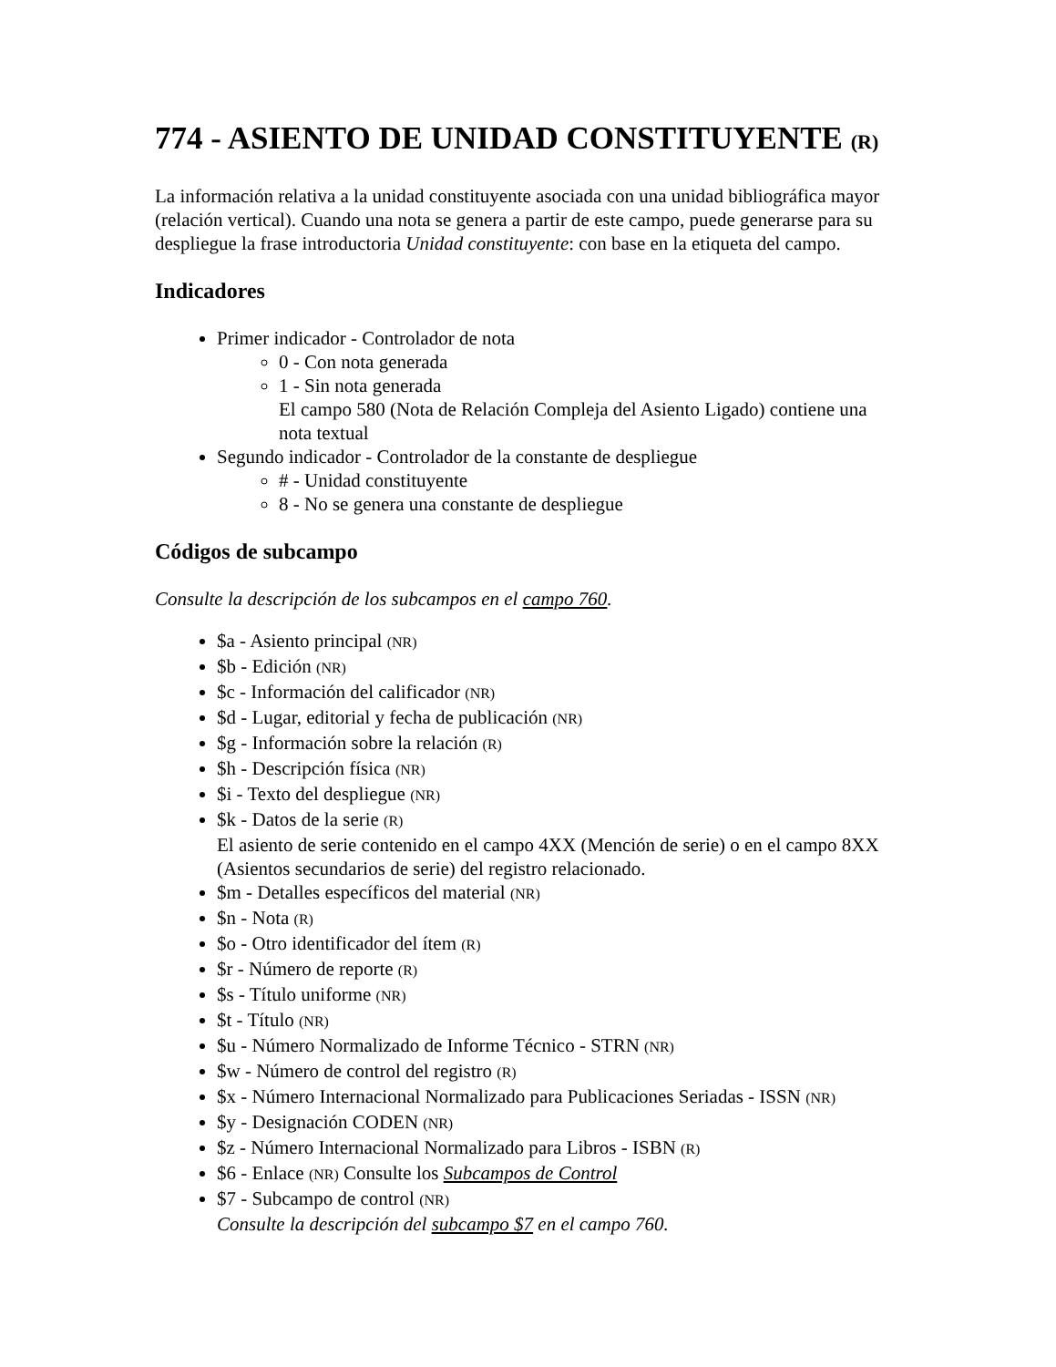774 - ASIENTO DE UNIDAD CONSTITUYENTE (R)
La información relativa a la unidad constituyente asociada con una unidad bibliográfica mayor (relación vertical). Cuando una nota se genera a partir de este campo, puede generarse para su despliegue la frase introductoria Unidad constituyente: con base en la etiqueta del campo.
Indicadores
Primer indicador - Controlador de nota
0 - Con nota generada
1 - Sin nota generada
El campo 580 (Nota de Relación Compleja del Asiento Ligado) contiene una nota textual
Segundo indicador - Controlador de la constante de despliegue
# - Unidad constituyente
8 - No se genera una constante de despliegue
Códigos de subcampo
Consulte la descripción de los subcampos en el campo 760.
$a - Asiento principal (NR)
$b - Edición (NR)
$c - Información del calificador (NR)
$d - Lugar, editorial y fecha de publicación (NR)
$g - Información sobre la relación (R)
$h - Descripción física (NR)
$i - Texto del despliegue (NR)
$k - Datos de la serie (R)
El asiento de serie contenido en el campo 4XX (Mención de serie) o en el campo 8XX (Asientos secundarios de serie) del registro relacionado.
$m - Detalles específicos del material (NR)
$n - Nota (R)
$o - Otro identificador del ítem (R)
$r - Número de reporte (R)
$s - Título uniforme (NR)
$t - Título (NR)
$u - Número Normalizado de Informe Técnico - STRN (NR)
$w - Número de control del registro (R)
$x - Número Internacional Normalizado para Publicaciones Seriadas - ISSN (NR)
$y - Designación CODEN (NR)
$z - Número Internacional Normalizado para Libros - ISBN (R)
$6 - Enlace (NR) Consulte los Subcampos de Control
$7 - Subcampo de control (NR)
Consulte la descripción del subcampo $7 en el campo 760.